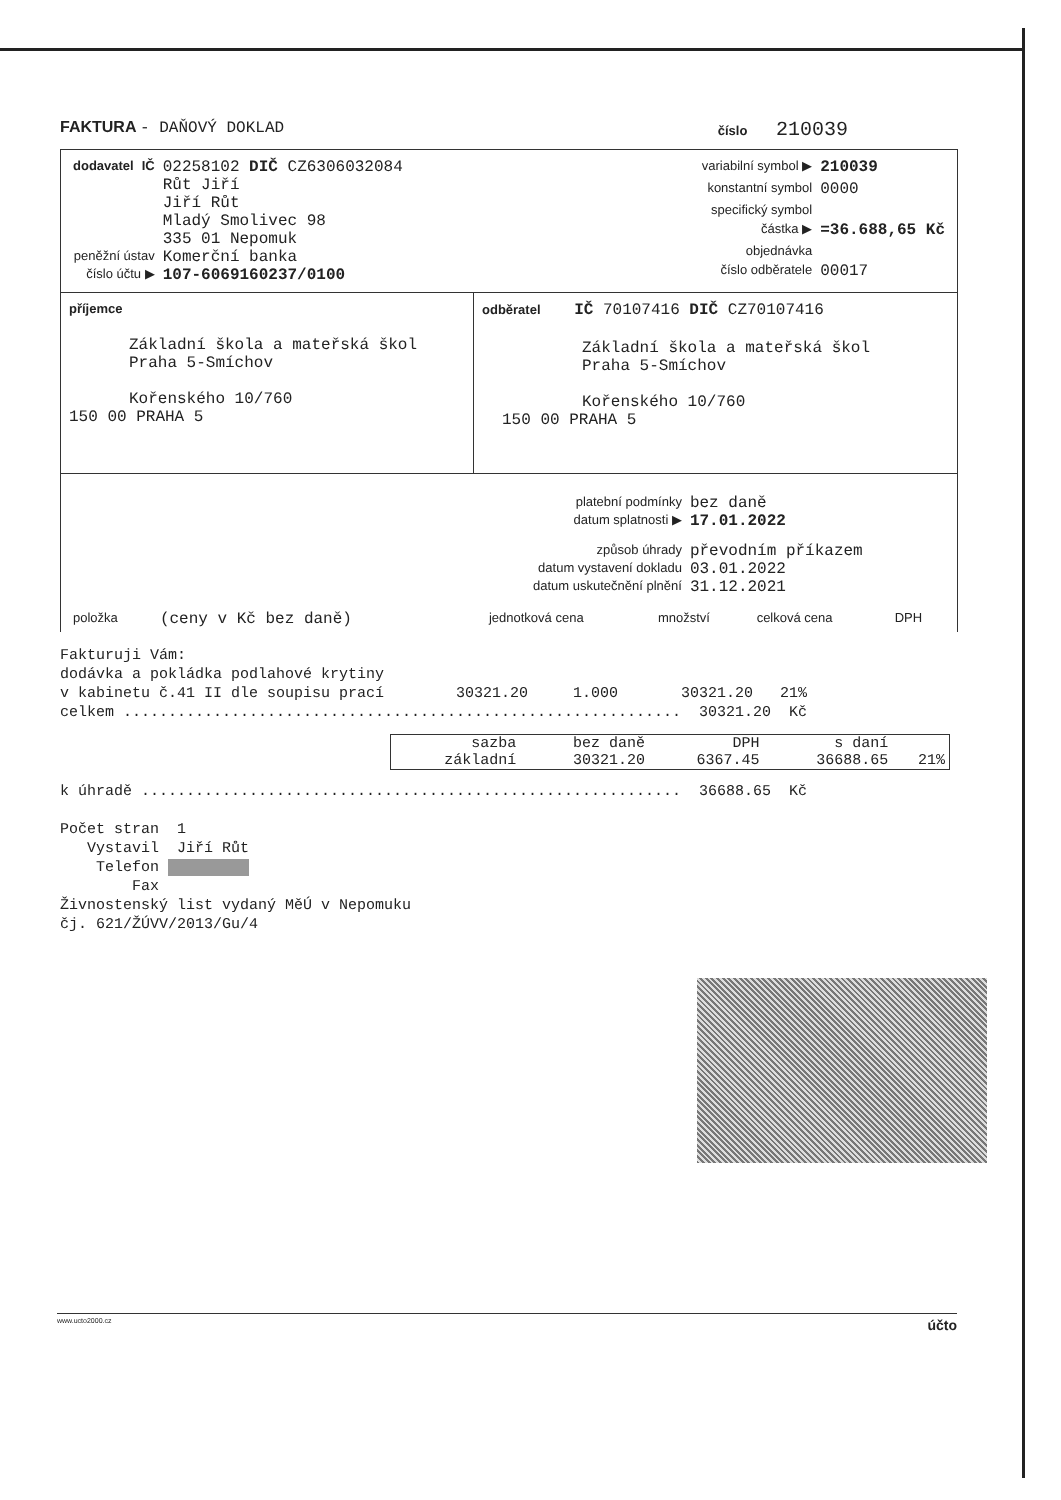FAKTURA - DAŇOVÝ DOKLAD
číslo 210039
| dodavatel | IČ | 02258102 DIČ CZ6306032084 |
| | | Růt Jiří Jiří Růt Mladý Smolivec 98 335 01 Nepomuk |
| peněžní ústav | | Komerční banka |
| číslo účtu ▶ | | 107-6069160237/0100 |
| variabilní symbol ▶ | 210039 |
| konstantní symbol | 0000 |
| specifický symbol | |
| částka ▶ | =36.688,65 Kč |
| objednávka | |
| číslo odběratele | 00017 |
příjemce
Základní škola a mateřská škol
Praha 5-Smíchov
Kořenského 10/760
150 00 PRAHA 5
odběratel IČ 70107416 DIČ CZ70107416
Základní škola a mateřská škol
Praha 5-Smíchov
Kořenského 10/760
150 00 PRAHA 5
| platební podmínky | bez daně |
| datum splatnosti ▶ | 17.01.2022 |
| způsob úhrady | převodním příkazem |
| datum vystavení dokladu | 03.01.2022 |
| datum uskutečnění plnění | 31.12.2021 |
| položka | (ceny v Kč bez daně) | jednotková cena | množství | celková cena | DPH |
Fakturuji Vám: dodávka a pokládka podlahové krytiny v kabinetu č.41 II dle soupisu prací 30321.20 1.000 30321.20 21% celkem .............................................................. 30321.20 Kč
| sazba | bez daně | DPH | s daní | |
| základní | 30321.20 | 6367.45 | 36688.65 | 21% |
k úhradě ............................................................ 36688.65 Kč Počet stran 1 Vystavil Jiří Růt Telefon Fax Živnostenský list vydaný MěÚ v Nepomuku čj. 621/ŽÚVV/2013/Gu/4
www.ucto2000.cz účto